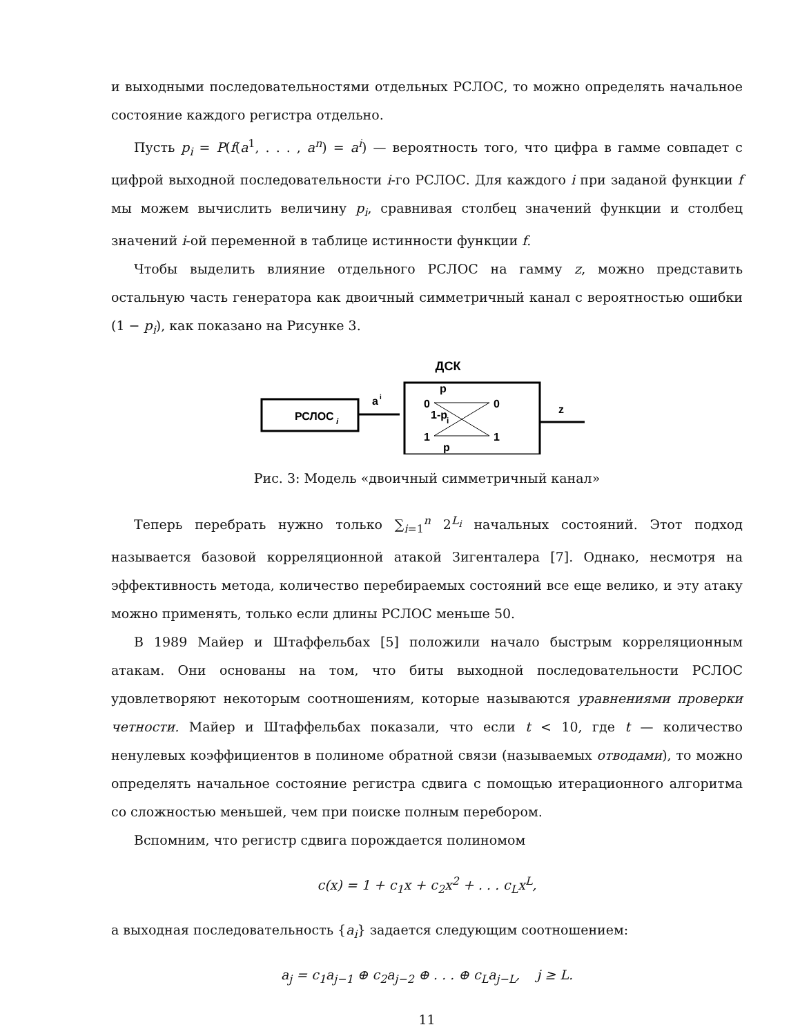и выходными последовательностями отдельных РСЛОС, то можно определять начальное состояние каждого регистра отдельно.
Пусть p<sub>i</sub> = P(f(a<sup>1</sup>, . . . , a<sup>n</sup>) = a<sup>i</sup>) — вероятность того, что цифра в гамме совпадет с цифрой выходной последовательности i-го РСЛОС. Для каждого i при заданой функции f мы можем вычислить величину p<sub>i</sub>, сравнивая столбец значений функции и столбец значений i-ой переменной в таблице истинности функции f.
Чтобы выделить влияние отдельного РСЛОС на гамму z, можно представить остальную часть генератора как двоичный симметричный канал с вероятностью ошибки (1 − p<sub>i</sub>), как показано на Рисунке 3.
ДСК
РСЛОС
i
a
i
0
0
1
1
1-p
i
p
p
z
Рис. 3: Модель «двоичный симметричный канал»
Теперь перебрать нужно только ∑<sub>i=1</sub><sup>n</sup> 2<sup>L<sub>i</sub></sup> начальных состояний. Этот подход называется базовой корреляционной атакой Зигенталера [7]. Однако, несмотря на эффективность метода, количество перебираемых состояний все еще велико, и эту атаку можно применять, только если длины РСЛОС меньше 50.
В 1989 Майер и Штаффельбах [5] положили начало быстрым корреляционным атакам. Они основаны на том, что биты выходной последовательности РСЛОС удовлетворяют некоторым соотношениям, которые называются уравнениями проверки четности. Майер и Штаффельбах показали, что если t < 10, где t — количество ненулевых коэффициентов в полиноме обратной связи (называемых отводами), то можно определять начальное состояние регистра сдвига с помощью итерационного алгоритма со сложностью меньшей, чем при поиске полным перебором.
Вспомним, что регистр сдвига порождается полиномом
c(x) = 1 + c<sub>1</sub>x + c<sub>2</sub>x<sup>2</sup> + . . . c<sub>L</sub>x<sup>L</sup>,
а выходная последовательность {a<sub>i</sub>} задается следующим соотношением:
a<sub>j</sub> = c<sub>1</sub>a<sub>j−1</sub> ⊕ c<sub>2</sub>a<sub>j−2</sub> ⊕ . . . ⊕ c<sub>L</sub>a<sub>j−L</sub>, j ≥ L.
11